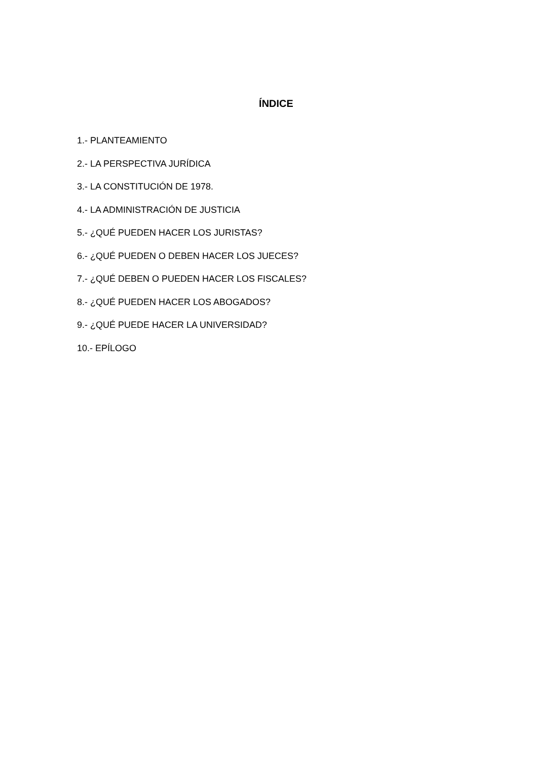ÍNDICE
1.- PLANTEAMIENTO
2.- LA PERSPECTIVA JURÍDICA
3.- LA CONSTITUCIÓN DE 1978.
4.- LA ADMINISTRACIÓN DE JUSTICIA
5.- ¿QUÉ PUEDEN HACER LOS JURISTAS?
6.- ¿QUÉ PUEDEN O DEBEN HACER LOS JUECES?
7.- ¿QUÉ DEBEN O PUEDEN HACER LOS FISCALES?
8.- ¿QUÉ PUEDEN HACER LOS ABOGADOS?
9.- ¿QUÉ PUEDE HACER LA UNIVERSIDAD?
10.- EPÍLOGO